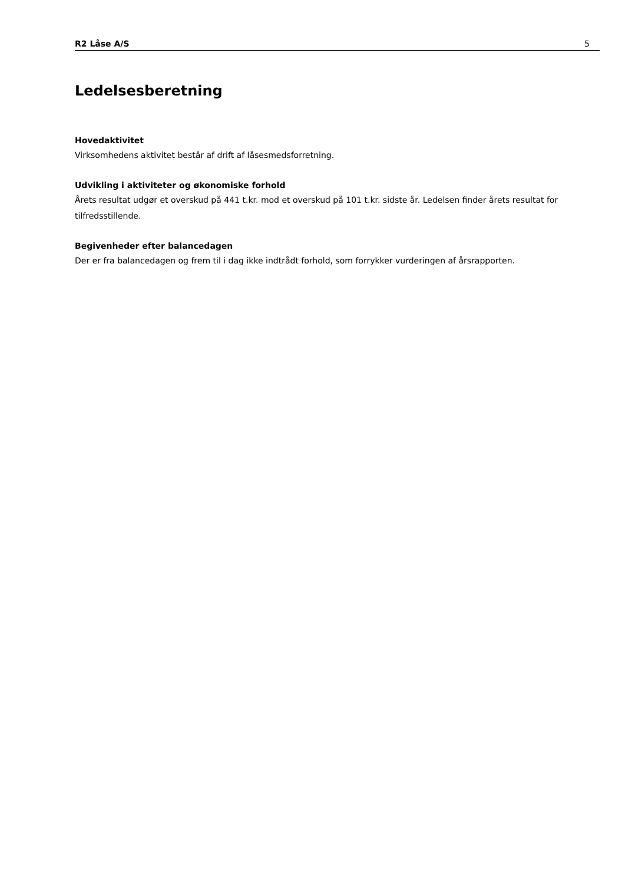R2 Låse A/S 5
Ledelsesberetning
Hovedaktivitet
Virksomhedens aktivitet består af drift af låsesmedsforretning.
Udvikling i aktiviteter og økonomiske forhold
Årets resultat udgør et overskud på 441 t.kr. mod et overskud på 101 t.kr. sidste år. Ledelsen finder årets resultat for tilfredsstillende.
Begivenheder efter balancedagen
Der er fra balancedagen og frem til i dag ikke indtrådt forhold, som forrykker vurderingen af årsrapporten.